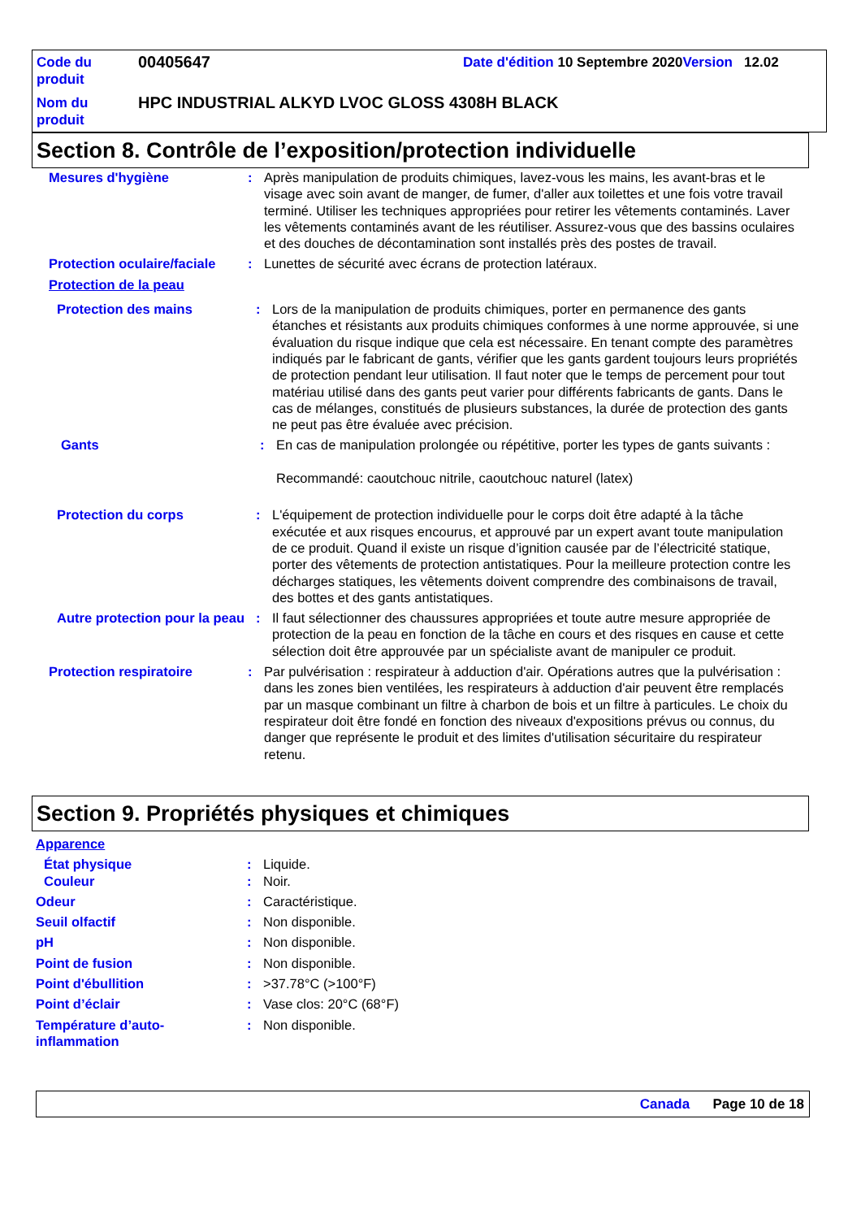| Code du produit | 00405647 | Date d'édition 10 Septembre 2020 Version 12.02 |
| Nom du produit | HPC INDUSTRIAL ALKYD LVOC GLOSS 4308H BLACK | |
Section 8. Contrôle de l’exposition/protection individuelle
Mesures d'hygiène : Après manipulation de produits chimiques, lavez-vous les mains, les avant-bras et le visage avec soin avant de manger, de fumer, d'aller aux toilettes et une fois votre travail terminé. Utiliser les techniques appropriées pour retirer les vêtements contaminés. Laver les vêtements contaminés avant de les réutiliser. Assurez-vous que des bassins oculaires et des douches de décontamination sont installés près des postes de travail.
Protection oculaire/faciale
: Lunettes de sécurité avec écrans de protection latéraux.
Protection de la peau
Protection des mains : Lors de la manipulation de produits chimiques, porter en permanence des gants étanches et résistants aux produits chimiques conformes à une norme approuvée, si une évaluation du risque indique que cela est nécessaire. En tenant compte des paramètres indiqués par le fabricant de gants, vérifier que les gants gardent toujours leurs propriétés de protection pendant leur utilisation. Il faut noter que le temps de percement pour tout matériau utilisé dans des gants peut varier pour différents fabricants de gants. Dans le cas de mélanges, constitués de plusieurs substances, la durée de protection des gants ne peut pas être évaluée avec précision.
Gants : En cas de manipulation prolongée ou répétitive, porter les types de gants suivants :
Recommandé: caoutchouc nitrile, caoutchouc naturel (latex)
Protection du corps : L'équipement de protection individuelle pour le corps doit être adapté à la tâche exécutée et aux risques encourus, et approuvé par un expert avant toute manipulation de ce produit. Quand il existe un risque d’ignition causée par de l’électricité statique, porter des vêtements de protection antistatiques. Pour la meilleure protection contre les décharges statiques, les vêtements doivent comprendre des combinaisons de travail, des bottes et des gants antistatiques.
Autre protection pour la peau
: Il faut sélectionner des chaussures appropriées et toute autre mesure appropriée de protection de la peau en fonction de la tâche en cours et des risques en cause et cette sélection doit être approuvée par un spécialiste avant de manipuler ce produit.
Protection respiratoire : Par pulvérisation : respirateur à adduction d'air. Opérations autres que la pulvérisation : dans les zones bien ventilées, les respirateurs à adduction d'air peuvent être remplacés par un masque combinant un filtre à charbon de bois et un filtre à particules. Le choix du respirateur doit être fondé en fonction des niveaux d'expositions prévus ou connus, du danger que représente le produit et des limites d'utilisation sécuritaire du respirateur retenu.
Section 9. Propriétés physiques et chimiques
Apparence
État physique : Liquide.
Couleur : Noir.
Odeur : Caractéristique.
Seuil olfactif : Non disponible.
pH : Non disponible.
Point de fusion : Non disponible.
Point d'ébullition : >37.78°C (>100°F)
Point d’éclair : Vase clos: 20°C (68°F)
Température d’auto-inflammation
: Non disponible.
Canada Page 10 de 18